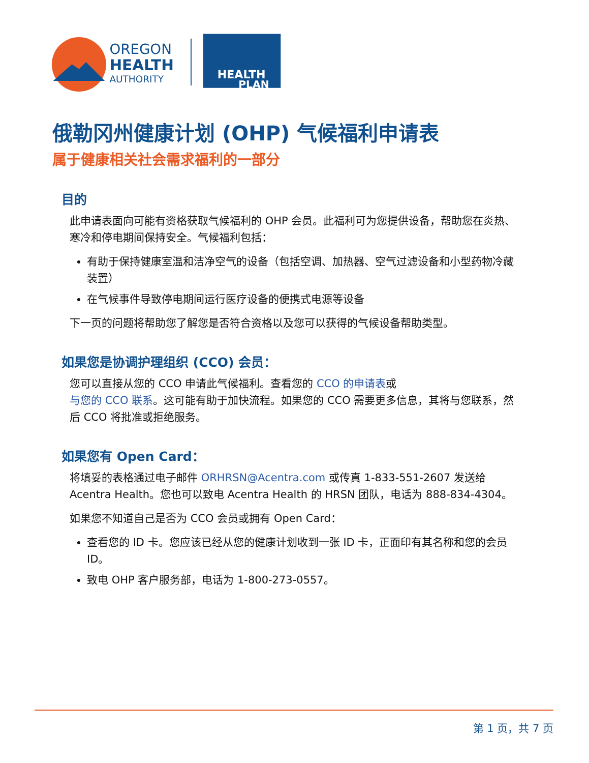OREGON
HEALTH
AUTHORITY
HEALTH
PLAN
俄勒冈州健康计划 (OHP) 气候福利申请表
属于健康相关社会需求福利的一部分
目的
此申请表面向可能有资格获取气候福利的 OHP 会员。此福利可为您提供设备，帮助您在炎热、寒冷和停电期间保持安全。气候福利包括：
有助于保持健康室温和洁净空气的设备（包括空调、加热器、空气过滤设备和小型药物冷藏装置）
在气候事件导致停电期间运行医疗设备的便携式电源等设备
下一页的问题将帮助您了解您是否符合资格以及您可以获得的气候设备帮助类型。
如果您是协调护理组织 (CCO) 会员：
您可以直接从您的 CCO 申请此气候福利。查看您的 CCO 的申请表或
与您的 CCO 联系。这可能有助于加快流程。如果您的 CCO 需要更多信息，其将与您联系，然后 CCO 将批准或拒绝服务。
如果您有 Open Card：
将填妥的表格通过电子邮件 ORHRSN@Acentra.com 或传真 1-833-551-2607 发送给 Acentra Health。您也可以致电 Acentra Health 的 HRSN 团队，电话为 888-834-4304。
如果您不知道自己是否为 CCO 会员或拥有 Open Card：
查看您的 ID 卡。您应该已经从您的健康计划收到一张 ID 卡，正面印有其名称和您的会员 ID。
致电 OHP 客户服务部，电话为 1-800-273-0557。
第 1 页，共 7 页